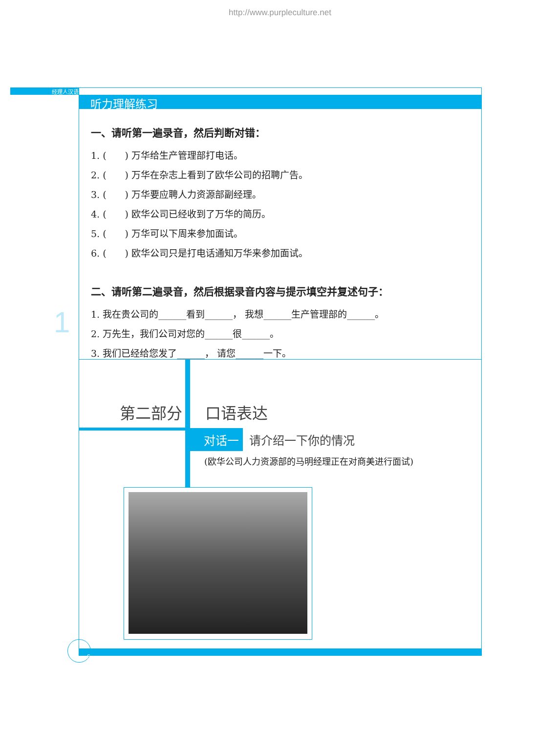http://www.purpleculture.net
经理人汉语
听力理解练习
一、请听第一遍录音，然后判断对错：
1. (　　) 万华给生产管理部打电话。
2. (　　) 万华在杂志上看到了欧华公司的招聘广告。
3. (　　) 万华要应聘人力资源部副经理。
4. (　　) 欧华公司已经收到了万华的简历。
5. (　　) 万华可以下周来参加面试。
6. (　　) 欧华公司只是打电话通知万华来参加面试。
二、请听第二遍录音，然后根据录音内容与提示填空并复述句子：
1. 我在贵公司的______看到______， 我想______生产管理部的______。
2. 万先生，我们公司对您的______很______。
3. 我们已经给您发了______， 请您______一下。
1
第二部分 口语表达
对话一 请介绍一下你的情况
(欧华公司人力资源部的马明经理正在对商美进行面试)
6